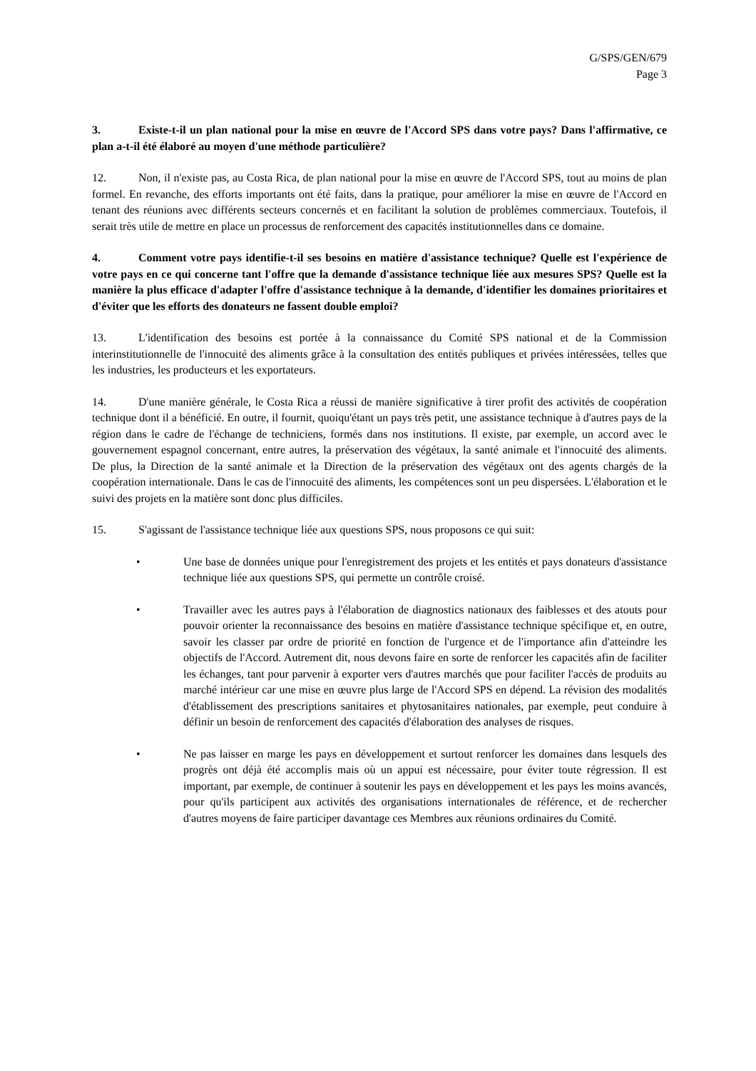G/SPS/GEN/679
Page 3
3. Existe-t-il un plan national pour la mise en œuvre de l'Accord SPS dans votre pays? Dans l'affirmative, ce plan a-t-il été élaboré au moyen d'une méthode particulière?
12. Non, il n'existe pas, au Costa Rica, de plan national pour la mise en œuvre de l'Accord SPS, tout au moins de plan formel. En revanche, des efforts importants ont été faits, dans la pratique, pour améliorer la mise en œuvre de l'Accord en tenant des réunions avec différents secteurs concernés et en facilitant la solution de problèmes commerciaux. Toutefois, il serait très utile de mettre en place un processus de renforcement des capacités institutionnelles dans ce domaine.
4. Comment votre pays identifie-t-il ses besoins en matière d'assistance technique? Quelle est l'expérience de votre pays en ce qui concerne tant l'offre que la demande d'assistance technique liée aux mesures SPS? Quelle est la manière la plus efficace d'adapter l'offre d'assistance technique à la demande, d'identifier les domaines prioritaires et d'éviter que les efforts des donateurs ne fassent double emploi?
13. L'identification des besoins est portée à la connaissance du Comité SPS national et de la Commission interinstitutionnelle de l'innocuité des aliments grâce à la consultation des entités publiques et privées intéressées, telles que les industries, les producteurs et les exportateurs.
14. D'une manière générale, le Costa Rica a réussi de manière significative à tirer profit des activités de coopération technique dont il a bénéficié. En outre, il fournit, quoiqu'étant un pays très petit, une assistance technique à d'autres pays de la région dans le cadre de l'échange de techniciens, formés dans nos institutions. Il existe, par exemple, un accord avec le gouvernement espagnol concernant, entre autres, la préservation des végétaux, la santé animale et l'innocuité des aliments. De plus, la Direction de la santé animale et la Direction de la préservation des végétaux ont des agents chargés de la coopération internationale. Dans le cas de l'innocuité des aliments, les compétences sont un peu dispersées. L'élaboration et le suivi des projets en la matière sont donc plus difficiles.
15. S'agissant de l'assistance technique liée aux questions SPS, nous proposons ce qui suit:
• Une base de données unique pour l'enregistrement des projets et les entités et pays donateurs d'assistance technique liée aux questions SPS, qui permette un contrôle croisé.
• Travailler avec les autres pays à l'élaboration de diagnostics nationaux des faiblesses et des atouts pour pouvoir orienter la reconnaissance des besoins en matière d'assistance technique spécifique et, en outre, savoir les classer par ordre de priorité en fonction de l'urgence et de l'importance afin d'atteindre les objectifs de l'Accord. Autrement dit, nous devons faire en sorte de renforcer les capacités afin de faciliter les échanges, tant pour parvenir à exporter vers d'autres marchés que pour faciliter l'accès de produits au marché intérieur car une mise en œuvre plus large de l'Accord SPS en dépend. La révision des modalités d'établissement des prescriptions sanitaires et phytosanitaires nationales, par exemple, peut conduire à définir un besoin de renforcement des capacités d'élaboration des analyses de risques.
• Ne pas laisser en marge les pays en développement et surtout renforcer les domaines dans lesquels des progrès ont déjà été accomplis mais où un appui est nécessaire, pour éviter toute régression. Il est important, par exemple, de continuer à soutenir les pays en développement et les pays les moins avancés, pour qu'ils participent aux activités des organisations internationales de référence, et de rechercher d'autres moyens de faire participer davantage ces Membres aux réunions ordinaires du Comité.